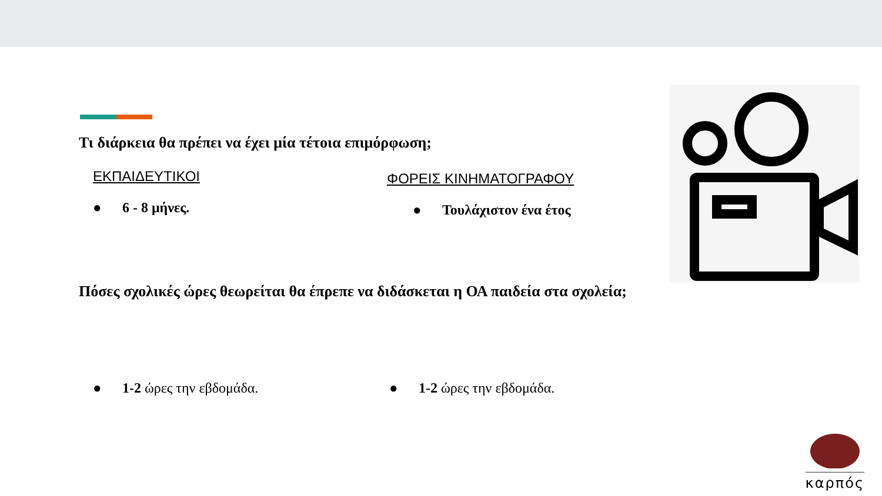Τι διάρκεια θα πρέπει να έχει μία τέτοια επιμόρφωση;
ΕΚΠΑΙΔΕΥΤΙΚΟΙ
● 6 - 8 μήνες.
ΦΟΡΕΙΣ ΚΙΝΗΜΑΤΟΓΡΑΦΟΥ
● Τουλάχιστον ένα έτος
Πόσες σχολικές ώρες θεωρείται θα έπρεπε να διδάσκεται η ΟΑ παιδεία στα σχολεία;
● 1-2 ώρες την εβδομάδα. ● 1-2 ώρες την εβδομάδα.
καρπός